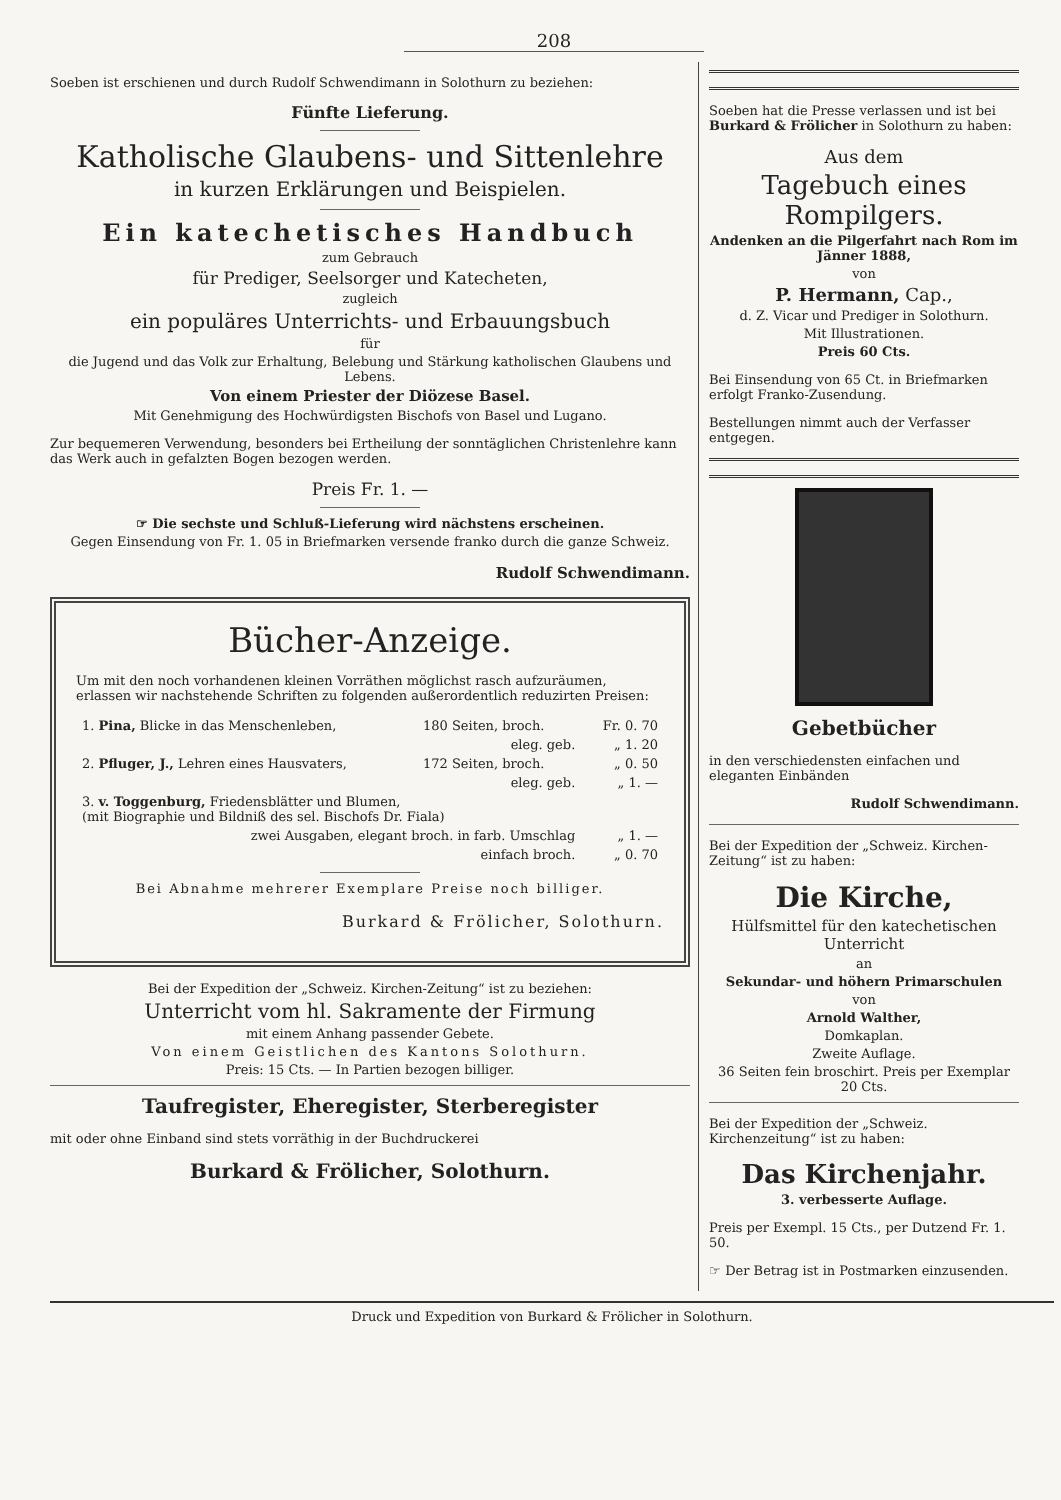208
Soeben ist erschienen und durch Rudolf Schwendimann in Solothurn zu beziehen:
Fünfte Lieferung.
Katholische Glaubens- und Sittenlehre
in kurzen Erklärungen und Beispielen.
Ein katechetisches Handbuch
zum Gebrauch
für Prediger, Seelsorger und Katecheten,
zugleich
ein populäres Unterrichts- und Erbauungsbuch
für
die Jugend und das Volk zur Erhaltung, Belebung und Stärkung katholischen Glaubens und Lebens.
Von einem Priester der Diözese Basel.
Mit Genehmigung des Hochwürdigsten Bischofs von Basel und Lugano.
Zur bequemeren Verwendung, besonders bei Ertheilung der sonntäglichen Christenlehre kann das Werk auch in gefalzten Bogen bezogen werden.
Preis Fr. 1. —
☞ Die sechste und Schluß-Lieferung wird nächstens erscheinen.
Gegen Einsendung von Fr. 1. 05 in Briefmarken versende franko durch die ganze Schweiz.
Rudolf Schwendimann.
Bücher-Anzeige.
Um mit den noch vorhandenen kleinen Vorräthen möglichst rasch aufzuräumen, erlassen wir nachstehende Schriften zu folgenden außerordentlich reduzirten Preisen:
| 1. Pina, Blicke in das Menschenleben, | 180 Seiten, broch. | Fr. 0. 70 |
| | eleg. geb. | „ 1. 20 |
| 2. Pfluger, J., Lehren eines Hausvaters, | 172 Seiten, broch. | „ 0. 50 |
| | eleg. geb. | „ 1. — |
| 3. v. Toggenburg, Friedensblätter und Blumen, (mit Biographie und Bildniß des sel. Bischofs Dr. Fiala) | | |
| zwei Ausgaben, elegant broch. in farb. Umschlag | | „ 1. — |
| einfach broch. | | „ 0. 70 |
Bei Abnahme mehrerer Exemplare Preise noch billiger.
Burkard & Frölicher, Solothurn.
Bei der Expedition der „Schweiz. Kirchen-Zeitung“ ist zu beziehen:
Unterricht vom hl. Sakramente der Firmung
mit einem Anhang passender Gebete.
Von einem Geistlichen des Kantons Solothurn.
Preis: 15 Cts. — In Partien bezogen billiger.
Taufregister, Eheregister, Sterberegister
mit oder ohne Einband sind stets vorräthig in der Buchdruckerei
Burkard & Frölicher, Solothurn.
Soeben hat die Presse verlassen und ist bei Burkard & Frölicher in Solothurn zu haben:
Aus dem
Tagebuch eines Rompilgers.
Andenken an die Pilgerfahrt nach Rom im Jänner 1888,
von
P. Hermann, Cap.,
d. Z. Vicar und Prediger in Solothurn.
Mit Illustrationen.
Preis 60 Cts.
Bei Einsendung von 65 Ct. in Briefmarken erfolgt Franko-Zusendung.
Bestellungen nimmt auch der Verfasser entgegen.
Gebetbücher
in den verschiedensten einfachen und eleganten Einbänden
Rudolf Schwendimann.
Bei der Expedition der „Schweiz. Kirchen-Zeitung“ ist zu haben:
Die Kirche,
Hülfsmittel für den katechetischen Unterricht
an
Sekundar- und höhern Primarschulen
von
Arnold Walther,
Domkaplan.
Zweite Auflage.
36 Seiten fein broschirt. Preis per Exemplar 20 Cts.
Bei der Expedition der „Schweiz. Kirchenzeitung“ ist zu haben:
Das Kirchenjahr.
3. verbesserte Auflage.
Preis per Exempl. 15 Cts., per Dutzend Fr. 1. 50.
☞ Der Betrag ist in Postmarken einzusenden.
Druck und Expedition von Burkard & Frölicher in Solothurn.